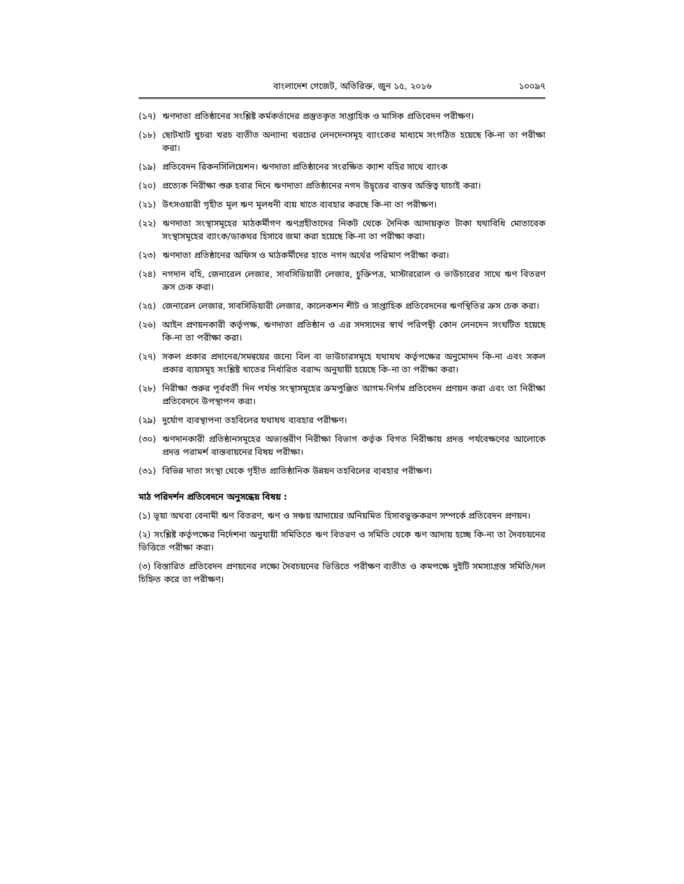বাংলাদেশ গেজেট, অতিরিক্ত, জুন ১৫, ২০১৬ ১০০৯৭
(১৭) ঋণদাতা প্রতিষ্ঠানের সংশ্লিষ্ট কর্মকর্তাদের প্রস্তুতকৃত সাপ্তাহিক ও মাসিক প্রতিবেদন পরীক্ষণ।
(১৮) ছোটখাট খুচরা খরচ ব্যতীত অন্যান্য খরচের লেনদেনসমূহ ব্যাংকের মাধ্যমে সংগঠিত হয়েছে কি-না তা পরীক্ষা করা।
(১৯) প্রতিবেদন রিকনসিলিয়েশন। ঋণদাতা প্রতিষ্ঠানের সংরক্ষিত ক্যাশ বহির সাথে ব্যাংক
(২০) প্রত্যেক নিরীক্ষা শুরু হবার দিনে ঋণদাতা প্রতিষ্ঠানের নগদ উদ্বৃত্তের বাস্তব অস্তিত্ব যাচাই করা।
(২১) উৎসওয়ারী গৃহীত মূল ঋণ মূলধনী ব্যয় খাতে ব্যবহার করছে কি-না তা পরীক্ষণ।
(২২) ঋণদাতা সংস্থাসমূহের মাঠকর্মীগণ ঋণগ্রহীতাদের নিকট থেকে দৈনিক আদায়কৃত টাকা যথাবিধি মোতাবেক সংস্থাসমূহের ব্যাংক/ডাকঘর হিসাবে জমা করা হয়েছে কি-না তা পরীক্ষা করা।
(২৩) ঋণদাতা প্রতিষ্ঠানের অফিস ও মাঠকর্মীদের হাতে নগদ অর্থের পরিমাণ পরীক্ষা করা।
(২৪) নগদান বহি, জেনারেল লেজার, সাবসিডিয়ারী লেজার, চুক্তিপত্র, মাস্টাররোল ও ভাউচারের সাথে ঋণ বিতরণ ক্রস চেক করা।
(২৫) জেনারেল লেজার, সাবসিডিয়ারী লেজার, কালেকশন শীট ও সাপ্তাহিক প্রতিবেদনের ঋণস্থিতির ক্রস চেক করা।
(২৬) আইন প্রণয়নকারী কর্তৃপক্ষ, ঋণদাতা প্রতিষ্ঠান ও এর সদস্যদের স্বার্থ পরিপন্থী কোন লেনদেন সংঘটিত হয়েছে কি-না তা পরীক্ষা করা।
(২৭) সকল প্রকার প্রদানের/সমন্বয়ের জন্যে বিল বা ভাউচারসমূহে যথাযথ কর্তৃপক্ষের অনুমোদন কি-না এবং সকল প্রকার ব্যয়সমূহ সংশ্লিষ্ট খাতের নির্ধারিত বরাদ্দ অনুযায়ী হয়েছে কি-না তা পরীক্ষা করা।
(২৮) নিরীক্ষা শুরুর পূর্ববর্তী দিন পর্যন্ত সংস্থাসমূহের ক্রমপুঞ্জিত আগম-নির্গম প্রতিবেদন প্রণয়ন করা এবং তা নিরীক্ষা প্রতিবেদনে উপস্থাপন করা।
(২৯) দুর্যোগ ব্যবস্থাপনা তহবিলের যথাযথ ব্যবহার পরীক্ষণ।
(৩০) ঋণদানকারী প্রতিষ্ঠানসমূহের অভ্যন্তরীণ নিরীক্ষা বিভাগ কর্তৃক বিগত নিরীক্ষায় প্রদত্ত পর্যবেক্ষণের আলোকে প্রদত্ত পরামর্শ বাস্তবায়নের বিষয় পরীক্ষা।
(৩১) বিভিন্ন দাতা সংস্থা থেকে গৃহীত প্রাতিষ্ঠানিক উন্নয়ন তহবিলের ব্যবহার পরীক্ষণ।
মাঠ পরিদর্শন প্রতিবেদনে অনুসন্ধেয় বিষয় :
(১) ভূয়া অথবা বেনামী ঋণ বিতরণ, ঋণ ও সঞ্চয় আদায়ের অনিয়মিত হিসাবভুক্তকরণ সম্পর্কে প্রতিবেদন প্রণয়ন।
(২) সংশ্লিষ্ট কর্তৃপক্ষের নির্দেশনা অনুযায়ী সমিতিতে ঋণ বিতরণ ও সমিতি থেকে ঋণ আদায় হচ্ছে কি-না তা দৈবচয়নের ভিত্তিতে পরীক্ষা করা।
(৩) বিস্তারিত প্রতিবেদন প্রণয়নের লক্ষ্যে দৈবচয়নের ভিত্তিতে পরীক্ষণ ব্যতীত ও কমপক্ষে দুইটি সমস্যাগ্রস্ত সমিতি/দল চিহ্নিত করে তা পরীক্ষণ।